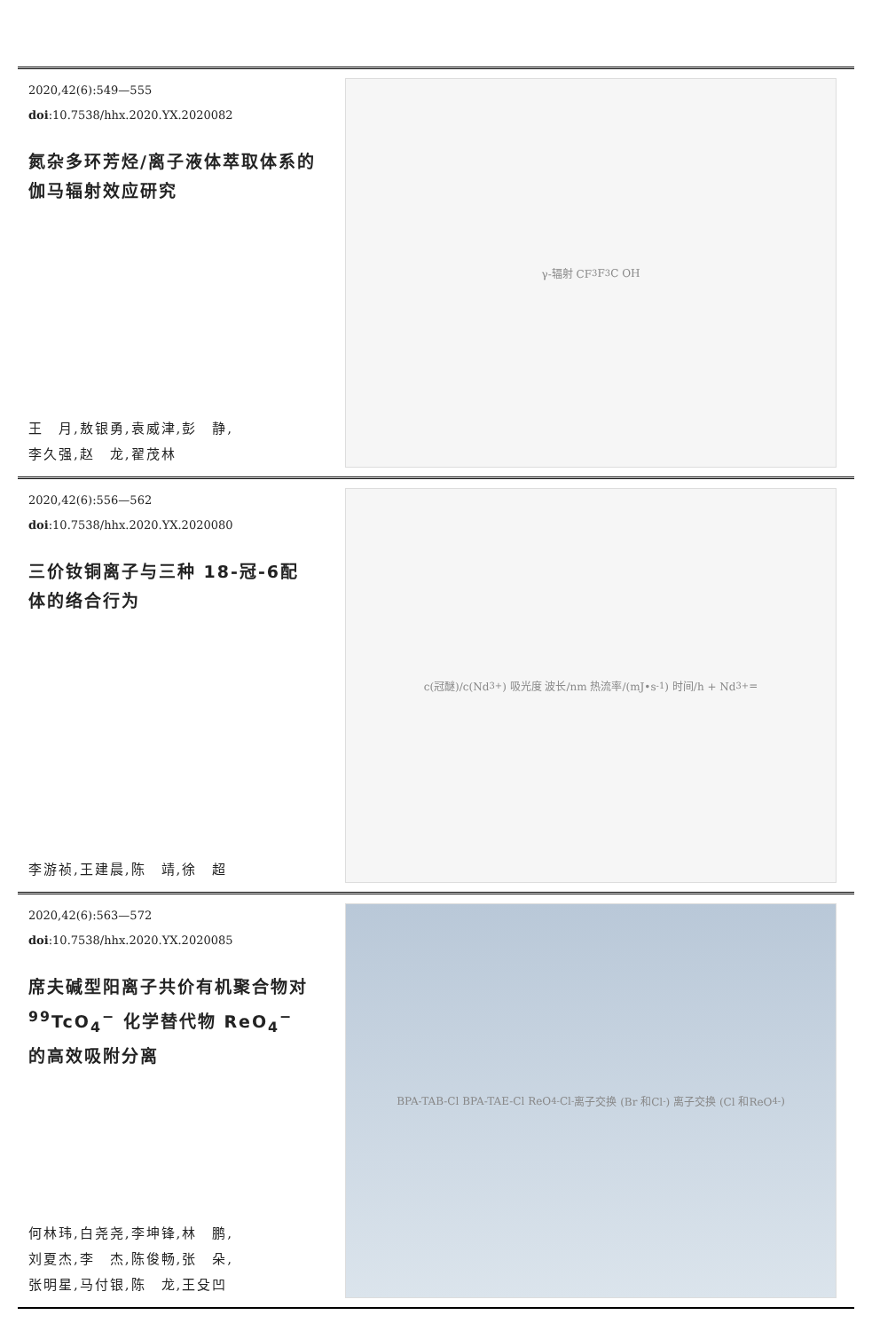2020,42(6):549—555
doi:10.7538/hhx.2020.YX.2020082
氮杂多环芳烃/离子液体萃取体系的伽马辐射效应研究
王　月,敖银勇,袁威津,彭　静,
李久强,赵　龙,翟茂林
γ-辐射 CF<sub>3</sub> F<sub>3</sub>C OH
2020,42(6):556—562
doi:10.7538/hhx.2020.YX.2020080
三价钕铜离子与三种 18-冠-6配体的络合行为
李游祯,王建晨,陈　靖,徐　超
c(冠醚)/c(Nd<sup>3+</sup>) 吸光度 波长/nm 热流率/(mJ•s<sup>-1</sup>) 时间/h + Nd<sup>3+</sup> =
2020,42(6):563—572
doi:10.7538/hhx.2020.YX.2020085
席夫碱型阳离子共价有机聚合物对 <sup>99</sup>TcO<sub>4</sub><sup>−</sup> 化学替代物 ReO<sub>4</sub><sup>−</sup> 的高效吸附分离
何林玮,白尧尧,李坤锋,林　鹏,
刘夏杰,李　杰,陈俊畅,张　朵,
张明星,马付银,陈　龙,王殳凹
BPA-TAB-Cl BPA-TAE-Cl ReO<sub>4</sub><sup>-</sup> Cl<sup>-</sup> 离子交换 (Br 和Cl<sup>-</sup>) 离子交换 (Cl 和ReO<sub>4</sub><sup>-</sup>)